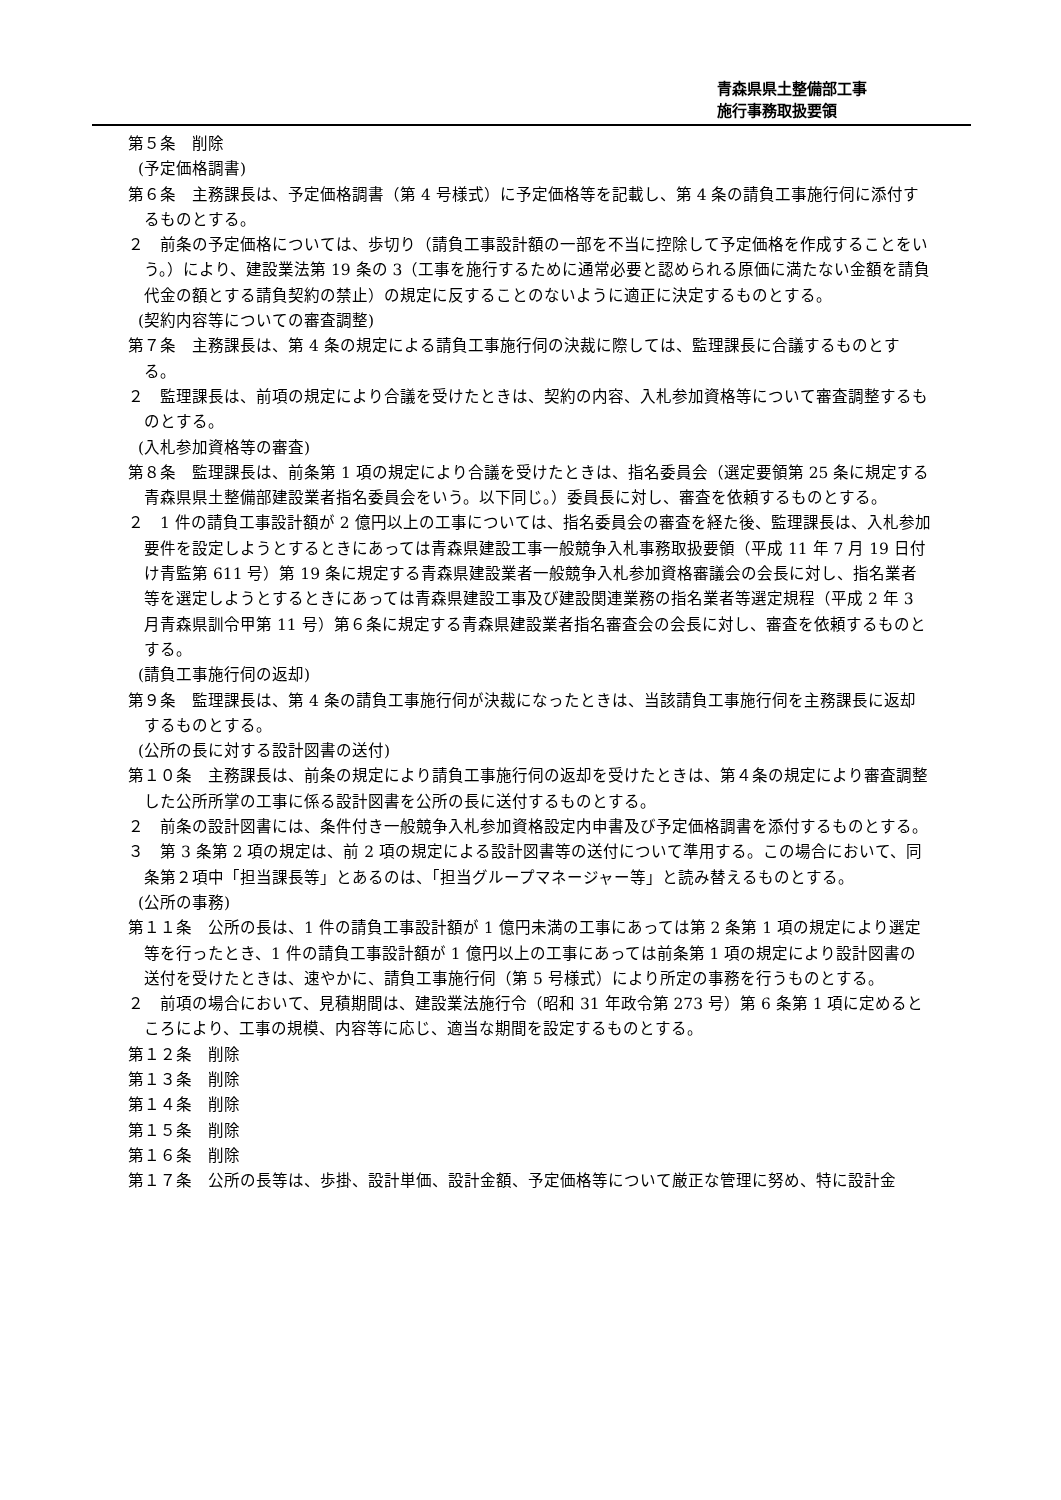青森県県土整備部工事
施行事務取扱要領
第５条　削除
(予定価格調書)
第６条　主務課長は、予定価格調書（第 4 号様式）に予定価格等を記載し、第 4 条の請負工事施行伺に添付するものとする。
２　前条の予定価格については、歩切り（請負工事設計額の一部を不当に控除して予定価格を作成することをいう。）により、建設業法第 19 条の 3（工事を施行するために通常必要と認められる原価に満たない金額を請負代金の額とする請負契約の禁止）の規定に反することのないように適正に決定するものとする。
(契約内容等についての審査調整)
第７条　主務課長は、第 4 条の規定による請負工事施行伺の決裁に際しては、監理課長に合議するものとする。
２　監理課長は、前項の規定により合議を受けたときは、契約の内容、入札参加資格等について審査調整するものとする。
(入札参加資格等の審査)
第８条　監理課長は、前条第 1 項の規定により合議を受けたときは、指名委員会（選定要領第 25 条に規定する青森県県土整備部建設業者指名委員会をいう。以下同じ。）委員長に対し、審査を依頼するものとする。
２　1 件の請負工事設計額が 2 億円以上の工事については、指名委員会の審査を経た後、監理課長は、入札参加要件を設定しようとするときにあっては青森県建設工事一般競争入札事務取扱要領（平成 11 年 7 月 19 日付け青監第 611 号）第 19 条に規定する青森県建設業者一般競争入札参加資格審議会の会長に対し、指名業者等を選定しようとするときにあっては青森県建設工事及び建設関連業務の指名業者等選定規程（平成 2 年 3 月青森県訓令甲第 11 号）第６条に規定する青森県建設業者指名審査会の会長に対し、審査を依頼するものとする。
(請負工事施行伺の返却)
第９条　監理課長は、第 4 条の請負工事施行伺が決裁になったときは、当該請負工事施行伺を主務課長に返却するものとする。
(公所の長に対する設計図書の送付)
第１０条　主務課長は、前条の規定により請負工事施行伺の返却を受けたときは、第４条の規定により審査調整した公所所掌の工事に係る設計図書を公所の長に送付するものとする。
２　前条の設計図書には、条件付き一般競争入札参加資格設定内申書及び予定価格調書を添付するものとする。
３　第 3 条第 2 項の規定は、前 2 項の規定による設計図書等の送付について準用する。この場合において、同条第２項中「担当課長等」とあるのは、「担当グループマネージャー等」と読み替えるものとする。
(公所の事務)
第１１条　公所の長は、1 件の請負工事設計額が 1 億円未満の工事にあっては第 2 条第 1 項の規定により選定等を行ったとき、1 件の請負工事設計額が 1 億円以上の工事にあっては前条第 1 項の規定により設計図書の送付を受けたときは、速やかに、請負工事施行伺（第 5 号様式）により所定の事務を行うものとする。
２　前項の場合において、見積期間は、建設業法施行令（昭和 31 年政令第 273 号）第 6 条第 1 項に定めるところにより、工事の規模、内容等に応じ、適当な期間を設定するものとする。
第１２条　削除
第１３条　削除
第１４条　削除
第１５条　削除
第１６条　削除
第１７条　公所の長等は、歩掛、設計単価、設計金額、予定価格等について厳正な管理に努め、特に設計金